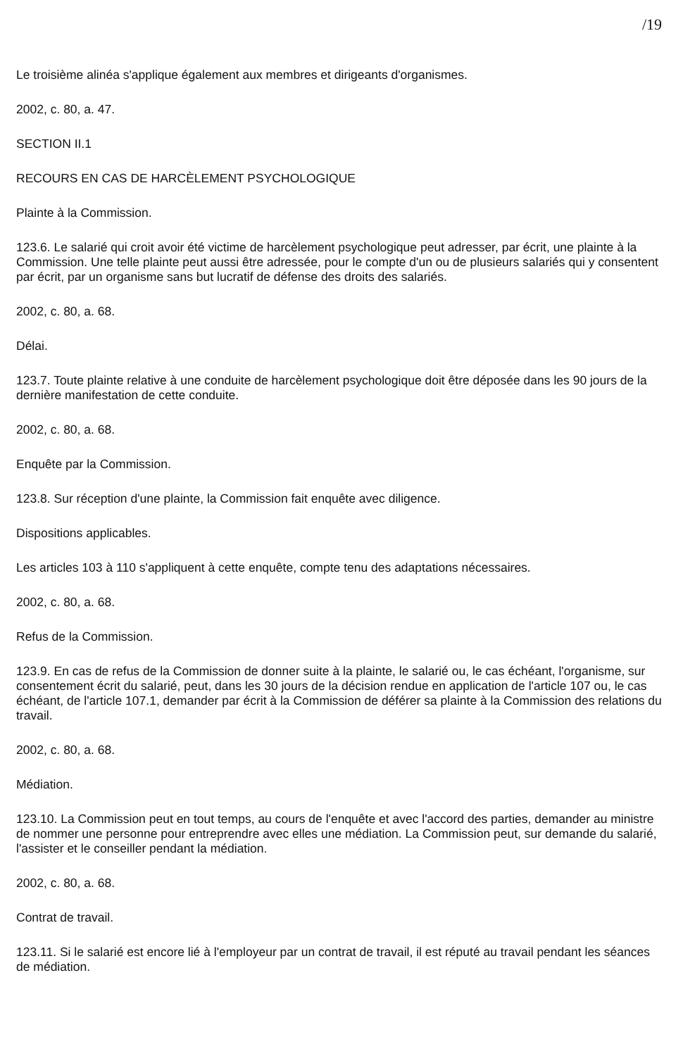/19
Le troisième alinéa s'applique également aux membres et dirigeants d'organismes.
2002, c. 80, a. 47.
SECTION II.1
RECOURS EN CAS DE HARCÈLEMENT PSYCHOLOGIQUE
Plainte à la Commission.
123.6. Le salarié qui croit avoir été victime de harcèlement psychologique peut adresser, par écrit, une plainte à la Commission. Une telle plainte peut aussi être adressée, pour le compte d'un ou de plusieurs salariés qui y consentent par écrit, par un organisme sans but lucratif de défense des droits des salariés.
2002, c. 80, a. 68.
Délai.
123.7. Toute plainte relative à une conduite de harcèlement psychologique doit être déposée dans les 90 jours de la dernière manifestation de cette conduite.
2002, c. 80, a. 68.
Enquête par la Commission.
123.8. Sur réception d'une plainte, la Commission fait enquête avec diligence.
Dispositions applicables.
Les articles 103 à 110 s'appliquent à cette enquête, compte tenu des adaptations nécessaires.
2002, c. 80, a. 68.
Refus de la Commission.
123.9. En cas de refus de la Commission de donner suite à la plainte, le salarié ou, le cas échéant, l'organisme, sur consentement écrit du salarié, peut, dans les 30 jours de la décision rendue en application de l'article 107 ou, le cas échéant, de l'article 107.1, demander par écrit à la Commission de déférer sa plainte à la Commission des relations du travail.
2002, c. 80, a. 68.
Médiation.
123.10. La Commission peut en tout temps, au cours de l'enquête et avec l'accord des parties, demander au ministre de nommer une personne pour entreprendre avec elles une médiation. La Commission peut, sur demande du salarié, l'assister et le conseiller pendant la médiation.
2002, c. 80, a. 68.
Contrat de travail.
123.11. Si le salarié est encore lié à l'employeur par un contrat de travail, il est réputé au travail pendant les séances de médiation.